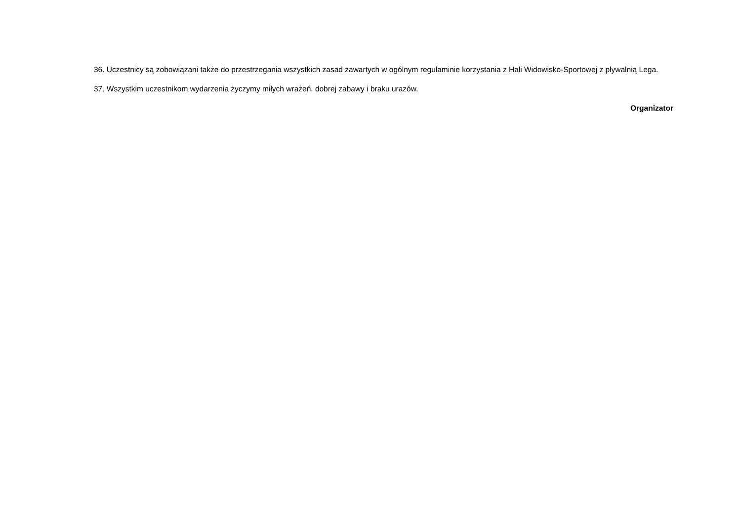36. Uczestnicy są zobowiązani także do przestrzegania wszystkich zasad zawartych w ogólnym regulaminie korzystania z Hali Widowisko-Sportowej z pływalnią Lega.
37. Wszystkim uczestnikom wydarzenia życzymy miłych wrażeń, dobrej zabawy i braku urazów.
Organizator